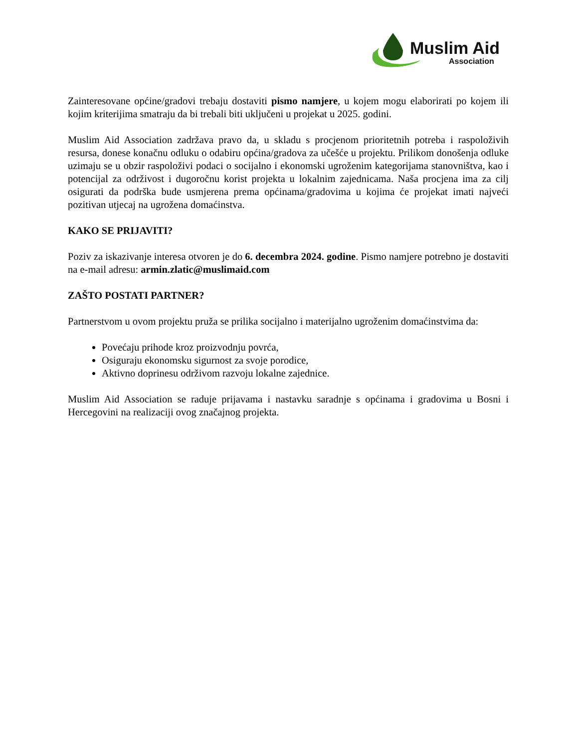Muslim Aid
Association
Zainteresovane općine/gradovi trebaju dostaviti pismo namjere, u kojem mogu elaborirati po kojem ili kojim kriterijima smatraju da bi trebali biti uključeni u projekat u 2025. godini.
Muslim Aid Association zadržava pravo da, u skladu s procjenom prioritetnih potreba i raspoloživih resursa, donese konačnu odluku o odabiru općina/gradova za učešće u projektu. Prilikom donošenja odluke uzimaju se u obzir raspoloživi podaci o socijalno i ekonomski ugroženim kategorijama stanovništva, kao i potencijal za održivost i dugoročnu korist projekta u lokalnim zajednicama. Naša procjena ima za cilj osigurati da podrška bude usmjerena prema općinama/gradovima u kojima će projekat imati najveći pozitivan utjecaj na ugrožena domaćinstva.
KAKO SE PRIJAVITI?
Poziv za iskazivanje interesa otvoren je do 6. decembra 2024. godine. Pismo namjere potrebno je dostaviti na e-mail adresu: armin.zlatic@muslimaid.com
ZAŠTO POSTATI PARTNER?
Partnerstvom u ovom projektu pruža se prilika socijalno i materijalno ugroženim domaćinstvima da:
Povećaju prihode kroz proizvodnju povrća,
Osiguraju ekonomsku sigurnost za svoje porodice,
Aktivno doprinesu održivom razvoju lokalne zajednice.
Muslim Aid Association se raduje prijavama i nastavku saradnje s općinama i gradovima u Bosni i Hercegovini na realizaciji ovog značajnog projekta.